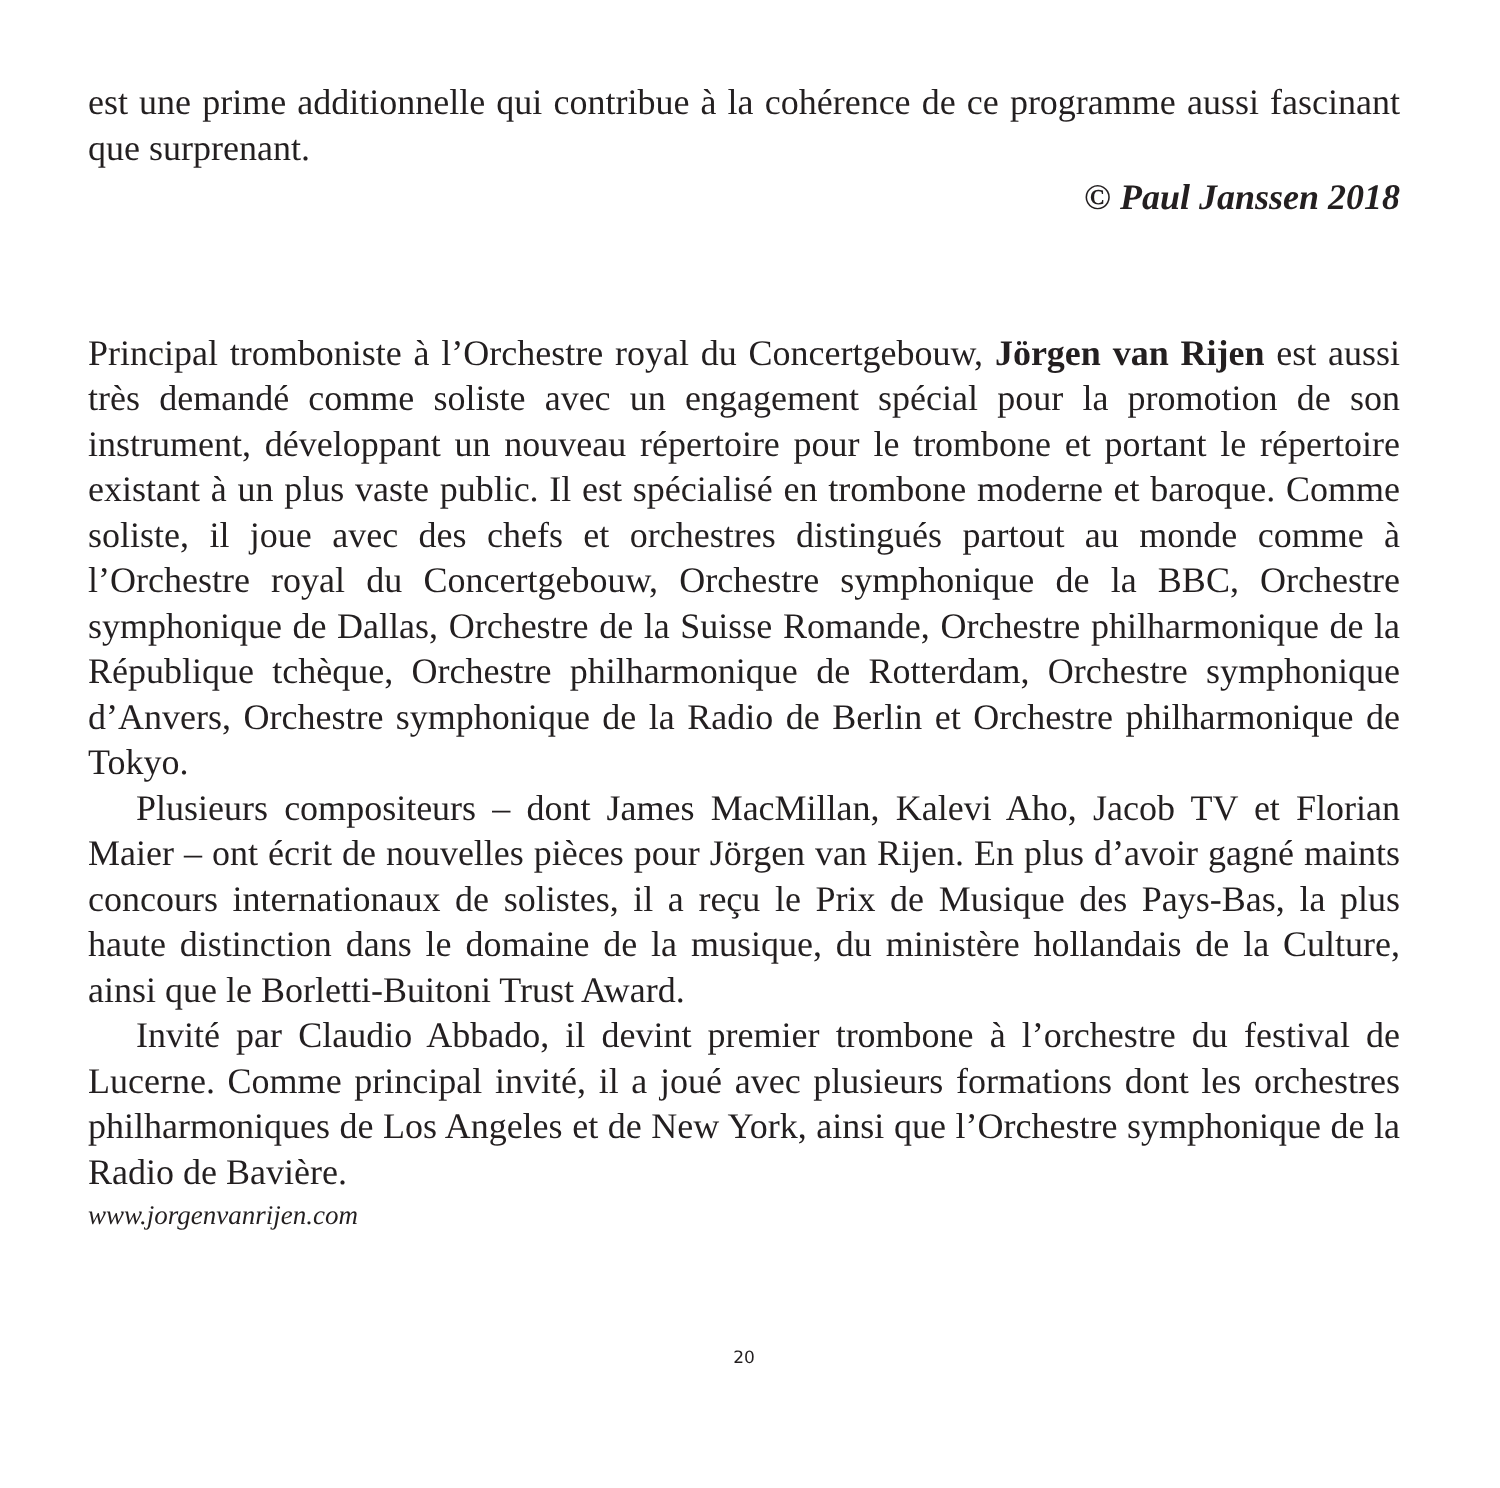est une prime additionnelle qui contribue à la cohérence de ce programme aussi fascinant que surprenant.
© Paul Janssen 2018
Principal tromboniste à l’Orchestre royal du Concertgebouw, Jörgen van Rijen est aussi très demandé comme soliste avec un engagement spécial pour la promotion de son instrument, développant un nouveau répertoire pour le trombone et portant le répertoire existant à un plus vaste public. Il est spécialisé en trombone moderne et baroque. Comme soliste, il joue avec des chefs et orchestres distingués partout au monde comme à l’Orchestre royal du Concertgebouw, Orchestre symphonique de la BBC, Orchestre symphonique de Dallas, Orchestre de la Suisse Romande, Orchestre philharmonique de la République tchèque, Orchestre philharmonique de Rotterdam, Orchestre symphonique d’Anvers, Orchestre symphonique de la Radio de Berlin et Orchestre philharmonique de Tokyo.
Plusieurs compositeurs – dont James MacMillan, Kalevi Aho, Jacob TV et Florian Maier – ont écrit de nouvelles pièces pour Jörgen van Rijen. En plus d’avoir gagné maints concours internationaux de solistes, il a reçu le Prix de Musique des Pays-Bas, la plus haute distinction dans le domaine de la musique, du ministère hollandais de la Culture, ainsi que le Borletti-Buitoni Trust Award.
Invité par Claudio Abbado, il devint premier trombone à l’orchestre du festival de Lucerne. Comme principal invité, il a joué avec plusieurs formations dont les orchestres philharmoniques de Los Angeles et de New York, ainsi que l’Orchestre symphonique de la Radio de Bavière.
www.jorgenvanrijen.com
20